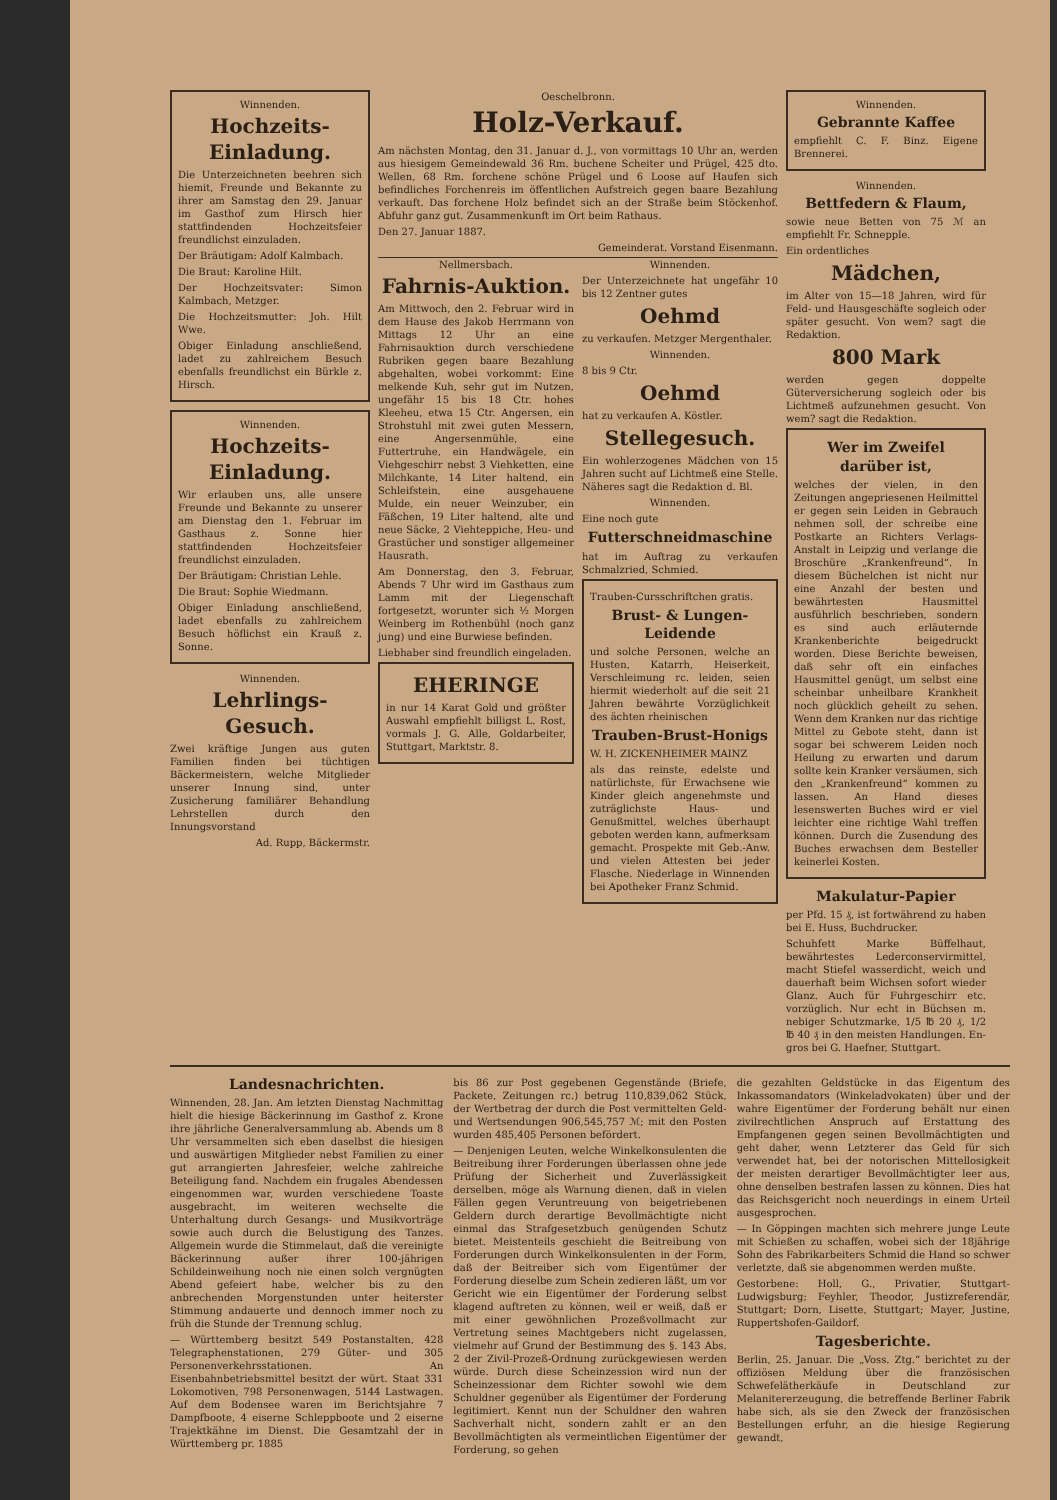Winnenden.
Hochzeits-Einladung.
Die Unterzeichneten beehren sich hiemit, Freunde und Bekannte zu ihrer am Samstag den 29. Januar im Gasthof zum Hirsch hier stattfindenden Hochzeitsfeier freundlichst einzuladen.
Der Bräutigam: Adolf Kalmbach.
Die Braut: Karoline Hilt.
Der Hochzeitsvater: Simon Kalmbach, Metzger.
Die Hochzeitsmutter: Joh. Hilt Wwe.
Obiger Einladung anschließend, ladet zu zahlreichem Besuch ebenfalls freundlichst ein Bürkle z. Hirsch.
Winnenden.
Hochzeits-Einladung.
Wir erlauben uns, alle unsere Freunde und Bekannte zu unserer am Dienstag den 1. Februar im Gasthaus z. Sonne hier stattfindenden Hochzeitsfeier freundlichst einzuladen.
Der Bräutigam: Christian Lehle.
Die Braut: Sophie Wiedmann.
Obiger Einladung anschließend, ladet ebenfalls zu zahlreichem Besuch höflichst ein Krauß z. Sonne.
Winnenden.
Lehrlings-Gesuch.
Zwei kräftige Jungen aus guten Familien finden bei tüchtigen Bäckermeistern, welche Mitglieder unserer Innung sind, unter Zusicherung familiärer Behandlung Lehrstellen durch den Innungsvorstand
Ad. Rupp, Bäckermstr.
Oeschelbronn.
Holz-Verkauf.
Am nächsten Montag, den 31. Januar d. J., von vormittags 10 Uhr an, werden aus hiesigem Gemeindewald 36 Rm. buchene Scheiter und Prügel, 425 dto. Wellen, 68 Rm. forchene schöne Prügel und 6 Loose auf Haufen sich befindliches Forchenreis im öffentlichen Aufstreich gegen baare Bezahlung verkauft. Das forchene Holz befindet sich an der Straße beim Stöckenhof. Abfuhr ganz gut. Zusammenkunft im Ort beim Rathaus.
Den 27. Januar 1887.
Gemeinderat. Vorstand Eisenmann.
Nellmersbach.
Fahrnis-Auktion.
Am Mittwoch, den 2. Februar wird in dem Hause des Jakob Herrmann von Mittags 12 Uhr an eine Fahrnisauktion durch verschiedene Rubriken gegen baare Bezahlung abgehalten, wobei vorkommt: Eine melkende Kuh, sehr gut im Nutzen, ungefähr 15 bis 18 Ctr. hohes Kleeheu, etwa 15 Ctr. Angersen, ein Strohstuhl mit zwei guten Messern, eine Angersenmühle, eine Futtertruhe, ein Handwägele, ein Viehgeschirr nebst 3 Viehketten, eine Milchkante, 14 Liter haltend, ein Schleifstein, eine ausgehauene Mulde, ein neuer Weinzuber, ein Fäßchen, 19 Liter haltend, alte und neue Säcke, 2 Viehteppiche, Heu- und Grastücher und sonstiger allgemeiner Hausrath.
Am Donnerstag, den 3. Februar, Abends 7 Uhr wird im Gasthaus zum Lamm mit der Liegenschaft fortgesetzt, worunter sich ½ Morgen Weinberg im Rothenbühl (noch ganz jung) und eine Burwiese befinden.
Liebhaber sind freundlich eingeladen.
EHERINGE
in nur 14 Karat Gold und größter Auswahl empfiehlt billigst L. Rost, vormals J. G. Alle, Goldarbeiter, Stuttgart, Marktstr. 8.
Winnenden.
Der Unterzeichnete hat ungefähr 10 bis 12 Zentner gutes
Oehmd
zu verkaufen. Metzger Mergenthaler.
Winnenden.
8 bis 9 Ctr.
Oehmd
hat zu verkaufen A. Köstler.
Stellegesuch.
Ein wohlerzogenes Mädchen von 15 Jahren sucht auf Lichtmeß eine Stelle. Näheres sagt die Redaktion d. Bl.
Winnenden.
Eine noch gute
Futterschneidmaschine
hat im Auftrag zu verkaufen Schmalzried, Schmied.
Trauben-Cursschriftchen gratis.
Brust- & Lungen-Leidende
und solche Personen, welche an Husten, Katarrh, Heiserkeit, Verschleimung rc. leiden, seien hiermit wiederholt auf die seit 21 Jahren bewährte Vorzüglichkeit des ächten rheinischen
Trauben-Brust-Honigs
W. H. ZICKENHEIMER MAINZ
als das reinste, edelste und natürlichste, für Erwachsene wie Kinder gleich angenehmste und zuträglichste Haus- und Genußmittel, welches überhaupt geboten werden kann, aufmerksam gemacht. Prospekte mit Geb.-Anw. und vielen Attesten bei jeder Flasche. Niederlage in Winnenden bei Apotheker Franz Schmid.
Winnenden.
Gebrannte Kaffee
empfiehlt C. F. Binz. Eigene Brennerei.
Winnenden.
Bettfedern & Flaum,
sowie neue Betten von 75 ℳ an empfiehlt Fr. Schnepple.
Ein ordentliches
Mädchen,
im Alter von 15—18 Jahren, wird für Feld- und Hausgeschäfte sogleich oder später gesucht. Von wem? sagt die Redaktion.
800 Mark
werden gegen doppelte Güterversicherung sogleich oder bis Lichtmeß aufzunehmen gesucht. Von wem? sagt die Redaktion.
Wer im Zweifel darüber ist,
welches der vielen, in den Zeitungen angepriesenen Heilmittel er gegen sein Leiden in Gebrauch nehmen soll, der schreibe eine Postkarte an Richters Verlags-Anstalt in Leipzig und verlange die Broschüre „Krankenfreund“. In diesem Büchelchen ist nicht nur eine Anzahl der besten und bewährtesten Hausmittel ausführlich beschrieben, sondern es sind auch erläuternde Krankenberichte beigedruckt worden. Diese Berichte beweisen, daß sehr oft ein einfaches Hausmittel genügt, um selbst eine scheinbar unheilbare Krankheit noch glücklich geheilt zu sehen. Wenn dem Kranken nur das richtige Mittel zu Gebote steht, dann ist sogar bei schwerem Leiden noch Heilung zu erwarten und darum sollte kein Kranker versäumen, sich den „Krankenfreund“ kommen zu lassen. An Hand dieses lesenswerten Buches wird er viel leichter eine richtige Wahl treffen können. Durch die Zusendung des Buches erwachsen dem Besteller keinerlei Kosten.
Makulatur-Papier
per Pfd. 15 ₰, ist fortwährend zu haben bei E. Huss, Buchdrucker.
Schuhfett Marke Büffelhaut, bewährtestes Lederconservirmittel, macht Stiefel wasserdicht, weich und dauerhaft beim Wichsen sofort wieder Glanz. Auch für Fuhrgeschirr etc. vorzüglich. Nur echt in Büchsen m. nebiger Schutzmarke, 1/5 ℔ 20 ₰, 1/2 ℔ 40 ₰ in den meisten Handlungen. En-gros bei G. Haefner, Stuttgart.
Landesnachrichten.
Winnenden, 28. Jan. Am letzten Dienstag Nachmittag hielt die hiesige Bäckerinnung im Gasthof z. Krone ihre jährliche Generalversammlung ab. Abends um 8 Uhr versammelten sich eben daselbst die hiesigen und auswärtigen Mitglieder nebst Familien zu einer gut arrangierten Jahresfeier, welche zahlreiche Beteiligung fand. Nachdem ein frugales Abendessen eingenommen war, wurden verschiedene Toaste ausgebracht, im weiteren wechselte die Unterhaltung durch Gesangs- und Musikvorträge sowie auch durch die Belustigung des Tanzes. Allgemein wurde die Stimmelaut, daß die vereinigte Bäckerinnung außer ihrer 100-jährigen Schildeinweihung noch nie einen solch vergnügten Abend gefeiert habe, welcher bis zu den anbrechenden Morgenstunden unter heiterster Stimmung andauerte und dennoch immer noch zu früh die Stunde der Trennung schlug.
— Württemberg besitzt 549 Postanstalten, 428 Telegraphenstationen, 279 Güter- und 305 Personenverkehrsstationen. An Eisenbahnbetriebsmittel besitzt der würt. Staat 331 Lokomotiven, 798 Personenwagen, 5144 Lastwagen. Auf dem Bodensee waren im Berichtsjahre 7 Dampfboote, 4 eiserne Schleppboote und 2 eiserne Trajektkähne im Dienst. Die Gesamtzahl der in Württemberg pr. 1885
bis 86 zur Post gegebenen Gegenstände (Briefe, Packete, Zeitungen rc.) betrug 110,839,062 Stück, der Wertbetrag der durch die Post vermittelten Geld- und Wertsendungen 906,545,757 ℳ; mit den Posten wurden 485,405 Personen befördert.
— Denjenigen Leuten, welche Winkelkonsulenten die Beitreibung ihrer Forderungen überlassen ohne jede Prüfung der Sicherheit und Zuverlässigkeit derselben, möge als Warnung dienen, daß in vielen Fällen gegen Veruntreuung von beigetriebenen Geldern durch derartige Bevollmächtigte nicht einmal das Strafgesetzbuch genügenden Schutz bietet. Meistenteils geschieht die Beitreibung von Forderungen durch Winkelkonsulenten in der Form, daß der Beitreiber sich vom Eigentümer der Forderung dieselbe zum Schein zedieren läßt, um vor Gericht wie ein Eigentümer der Forderung selbst klagend auftreten zu können, weil er weiß, daß er mit einer gewöhnlichen Prozeßvollmacht zur Vertretung seines Machtgebers nicht zugelassen, vielmehr auf Grund der Bestimmung des §. 143 Abs. 2 der Zivil-Prozeß-Ordnung zurückgewiesen werden würde. Durch diese Scheinzession wird nun der Scheinzessionar dem Richter sowohl wie dem Schuldner gegenüber als Eigentümer der Forderung legitimiert. Kennt nun der Schuldner den wahren Sachverhalt nicht, sondern zahlt er an den Bevollmächtigten als vermeintlichen Eigentümer der Forderung, so gehen
die gezahlten Geldstücke in das Eigentum des Inkassomandators (Winkeladvokaten) über und der wahre Eigentümer der Forderung behält nur einen zivilrechtlichen Anspruch auf Erstattung des Empfangenen gegen seinen Bevollmächtigten und geht daher, wenn Letzterer das Geld für sich verwendet hat, bei der notorischen Mittellosigkeit der meisten derartiger Bevollmächtigter leer aus, ohne denselben bestrafen lassen zu können. Dies hat das Reichsgericht noch neuerdings in einem Urteil ausgesprochen.
— In Göppingen machten sich mehrere junge Leute mit Schießen zu schaffen, wobei sich der 18jährige Sohn des Fabrikarbeiters Schmid die Hand so schwer verletzte, daß sie abgenommen werden mußte.
Gestorbene: Holl, G., Privatier, Stuttgart-Ludwigsburg; Feyhler, Theodor, Justizreferendär, Stuttgart; Dorn, Lisette, Stuttgart; Mayer, Justine, Ruppertshofen-Gaildorf.
Tagesberichte.
Berlin, 25. Januar. Die „Voss. Ztg.“ berichtet zu der offiziösen Meldung über die französischen Schwefelätherkäufe in Deutschland zur Melanitererzeugung, die betreffende Berliner Fabrik habe sich, als sie den Zweck der französischen Bestellungen erfuhr, an die hiesige Regierung gewandt,